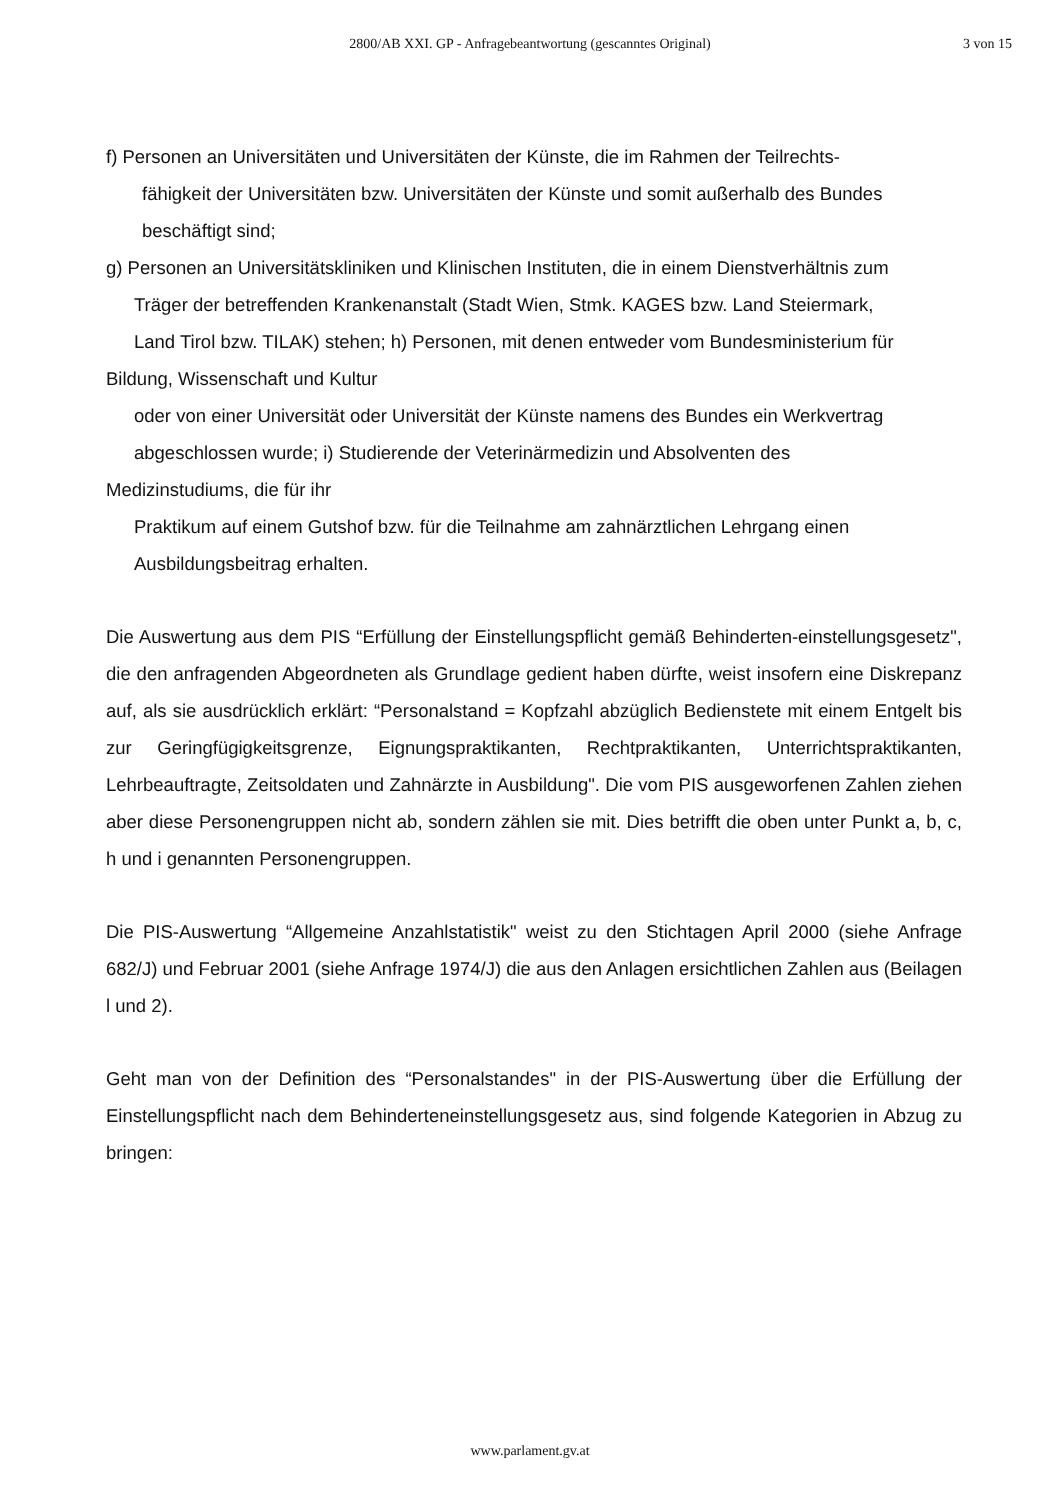2800/AB XXI. GP - Anfragebeantwortung (gescanntes Original)
3 von 15
f) Personen an Universitäten und Universitäten der Künste, die im Rahmen der Teilrechts-
fähigkeit der Universitäten bzw. Universitäten der Künste und somit außerhalb des Bundes
beschäftigt sind;
g) Personen an Universitätskliniken und Klinischen Instituten, die in einem Dienstverhältnis zum
Träger der betreffenden Krankenanstalt (Stadt Wien, Stmk. KAGES bzw. Land Steiermark,
Land Tirol bzw. TILAK) stehen; h) Personen, mit denen entweder vom Bundesministerium für
Bildung, Wissenschaft und Kultur
oder von einer Universität oder Universität der Künste namens des Bundes ein Werkvertrag
abgeschlossen wurde; i) Studierende der Veterinärmedizin und Absolventen des
Medizinstudiums, die für ihr
Praktikum auf einem Gutshof bzw. für die Teilnahme am zahnärztlichen Lehrgang einen
Ausbildungsbeitrag erhalten.
Die Auswertung aus dem PIS “Erfüllung der Einstellungspflicht gemäß Behinderten-einstellungsgesetz", die den anfragenden Abgeordneten als Grundlage gedient haben dürfte, weist insofern eine Diskrepanz auf, als sie ausdrücklich erklärt: “Personalstand = Kopfzahl abzüglich Bedienstete mit einem Entgelt bis zur Geringfügigkeitsgrenze, Eignungspraktikanten, Rechtpraktikanten, Unterrichtspraktikanten, Lehrbeauftragte, Zeitsoldaten und Zahnärzte in Ausbildung". Die vom PIS ausgeworfenen Zahlen ziehen aber diese Personengruppen nicht ab, sondern zählen sie mit. Dies betrifft die oben unter Punkt a, b, c, h und i genannten Personengruppen.
Die PIS-Auswertung “Allgemeine Anzahlstatistik" weist zu den Stichtagen April 2000 (siehe Anfrage 682/J) und Februar 2001 (siehe Anfrage 1974/J) die aus den Anlagen ersichtlichen Zahlen aus (Beilagen l und 2).
Geht man von der Definition des “Personalstandes" in der PIS-Auswertung über die Erfüllung der Einstellungspflicht nach dem Behinderteneinstellungsgesetz aus, sind folgende Kategorien in Abzug zu bringen:
www.parlament.gv.at